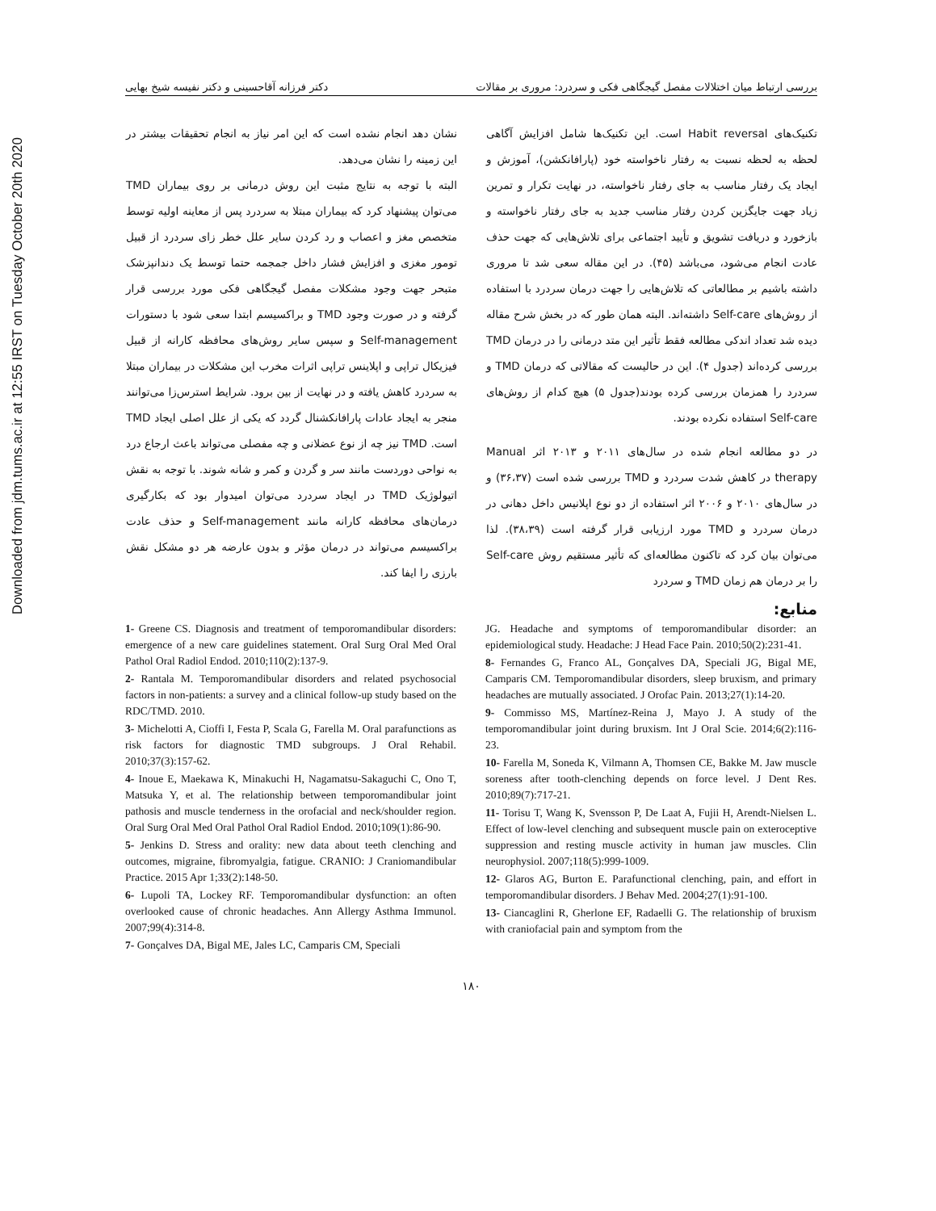Downloaded from jdm.tums.ac.ir at 12:55 IRST on Tuesday October 20th 2020
بررسی ارتباط میان اختلالات مفصل گیجگاهی فکی و سردرد: مروری بر مقالات دکتر فرزانه آقاحسینی و دکتر نفیسه شیخ بهایی
تکنیک‌های Habit reversal است. این تکنیک‌ها شامل افزایش آگاهی لحظه به لحظه نسبت به رفتار ناخواسته خود (پارافانکشن)، آموزش و ایجاد یک رفتار مناسب به جای رفتار ناخواسته، در نهایت تکرار و تمرین زیاد جهت جایگزین کردن رفتار مناسب جدید به جای رفتار ناخواسته و بازخورد و دریافت تشویق و تأیید اجتماعی برای تلاش‌هایی که جهت حذف عادت انجام می‌شود، می‌باشد (۴۵). در این مقاله سعی شد تا مروری داشته باشیم بر مطالعاتی که تلاش‌هایی را جهت درمان سردرد با استفاده از روش‌های Self-care داشته‌اند. البته همان طور که در بخش شرح مقاله دیده شد تعداد اندکی مطالعه فقط تأثیر این متد درمانی را در درمان TMD بررسی کرده‌اند (جدول ۴). این در حالیست که مقالاتی که درمان TMD و سردرد را همزمان بررسی کرده بودند(جدول ۵) هیچ کدام از روش‌های Self-care استفاده نکرده بودند.
در دو مطالعه انجام شده در سال‌های ۲۰۱۱ و ۲۰۱۳ اثر Manual therapy در کاهش شدت سردرد و TMD بررسی شده است (۳۶،۳۷) و در سال‌های ۲۰۱۰ و ۲۰۰۶ اثر استفاده از دو نوع اپلانیس داخل دهانی در درمان سردرد و TMD مورد ارزیابی قرار گرفته است (۳۸،۳۹). لذا می‌توان بیان کرد که تاکنون مطالعه‌ای که تأثیر مستقیم روش Self-care را بر درمان هم زمان TMD و سردرد
نشان دهد انجام نشده است که این امر نیاز به انجام تحقیقات بیشتر در این زمینه را نشان می‌دهد.
البته با توجه به نتایج مثبت این روش درمانی بر روی بیماران TMD می‌توان پیشنهاد کرد که بیماران مبتلا به سردرد پس از معاینه اولیه توسط متخصص مغز و اعصاب و رد کردن سایر علل خطر زای سردرد از قبیل تومور مغزی و افزایش فشار داخل جمجمه حتما توسط یک دندانپزشک متبحر جهت وجود مشکلات مفصل گیجگاهی فکی مورد بررسی قرار گرفته و در صورت وجود TMD و براکسیسم ابتدا سعی شود با دستورات Self-management و سپس سایر روش‌های محافظه کارانه از قبیل فیزیکال تراپی و اپلاینس تراپی اثرات مخرب این مشکلات در بیماران مبتلا به سردرد کاهش یافته و در نهایت از بین برود. شرایط استرس‌زا می‌توانند منجر به ایجاد عادات پارافانکشنال گردد که یکی از علل اصلی ایجاد TMD است. TMD نیز چه از نوع عضلانی و چه مفصلی می‌تواند باعث ارجاع درد به نواحی دوردست مانند سر و گردن و کمر و شانه شوند. با توجه به نقش اتیولوژیک TMD در ایجاد سردرد می‌توان امیدوار بود که بکارگیری درمان‌های محافظه کارانه مانند Self-management و حذف عادت براکسیسم می‌تواند در درمان مؤثر و بدون عارضه هر دو مشکل نقش بارزی را ایفا کند.
منابع:
1- Greene CS. Diagnosis and treatment of temporomandibular disorders: emergence of a new care guidelines statement. Oral Surg Oral Med Oral Pathol Oral Radiol Endod. 2010;110(2):137-9.
2- Rantala M. Temporomandibular disorders and related psychosocial factors in non-patients: a survey and a clinical follow-up study based on the RDC/TMD. 2010.
3- Michelotti A, Cioffi I, Festa P, Scala G, Farella M. Oral parafunctions as risk factors for diagnostic TMD subgroups. J Oral Rehabil. 2010;37(3):157-62.
4- Inoue E, Maekawa K, Minakuchi H, Nagamatsu-Sakaguchi C, Ono T, Matsuka Y, et al. The relationship between temporomandibular joint pathosis and muscle tenderness in the orofacial and neck/shoulder region. Oral Surg Oral Med Oral Pathol Oral Radiol Endod. 2010;109(1):86-90.
5- Jenkins D. Stress and orality: new data about teeth clenching and outcomes, migraine, fibromyalgia, fatigue. CRANIO: J Craniomandibular Practice. 2015 Apr 1;33(2):148-50.
6- Lupoli TA, Lockey RF. Temporomandibular dysfunction: an often overlooked cause of chronic headaches. Ann Allergy Asthma Immunol. 2007;99(4):314-8.
7- Gonçalves DA, Bigal ME, Jales LC, Camparis CM, Speciali
JG. Headache and symptoms of temporomandibular disorder: an epidemiological study. Headache: J Head Face Pain. 2010;50(2):231-41.
8- Fernandes G, Franco AL, Gonçalves DA, Speciali JG, Bigal ME, Camparis CM. Temporomandibular disorders, sleep bruxism, and primary headaches are mutually associated. J Orofac Pain. 2013;27(1):14-20.
9- Commisso MS, Martínez-Reina J, Mayo J. A study of the temporomandibular joint during bruxism. Int J Oral Scie. 2014;6(2):116-23.
10- Farella M, Soneda K, Vilmann A, Thomsen CE, Bakke M. Jaw muscle soreness after tooth-clenching depends on force level. J Dent Res. 2010;89(7):717-21.
11- Torisu T, Wang K, Svensson P, De Laat A, Fujii H, Arendt-Nielsen L. Effect of low-level clenching and subsequent muscle pain on exteroceptive suppression and resting muscle activity in human jaw muscles. Clin neurophysiol. 2007;118(5):999-1009.
12- Glaros AG, Burton E. Parafunctional clenching, pain, and effort in temporomandibular disorders. J Behav Med. 2004;27(1):91-100.
13- Ciancaglini R, Gherlone EF, Radaelli G. The relationship of bruxism with craniofacial pain and symptom from the
۱۸۰